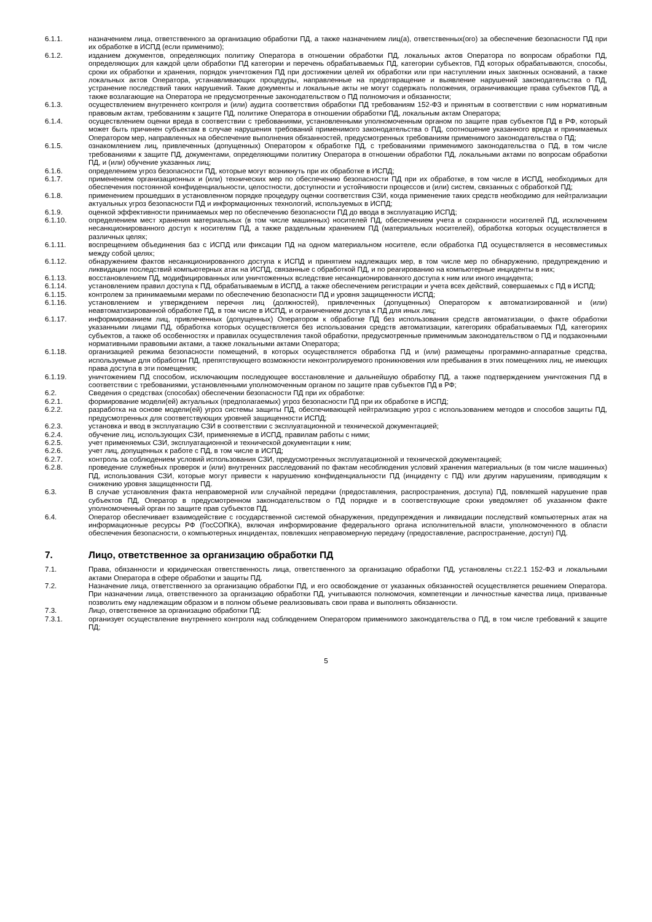6.1.1. назначением лица, ответственного за организацию обработки ПД, а также назначением лиц(а), ответственных(ого) за обеспечение безопасности ПД при их обработке в ИСПД (если применимо);
6.1.2. изданием документов, определяющих политику Оператора в отношении обработки ПД, локальных актов Оператора по вопросам обработки ПД, определяющих для каждой цели обработки ПД категории и перечень обрабатываемых ПД, категории субъектов, ПД которых обрабатываются, способы, сроки их обработки и хранения, порядок уничтожения ПД при достижении целей их обработки или при наступлении иных законных оснований, а также локальных актов Оператора, устанавливающих процедуры, направленные на предотвращение и выявление нарушений законодательства о ПД, устранение последствий таких нарушений. Такие документы и локальные акты не могут содержать положения, ограничивающие права субъектов ПД, а также возлагающие на Оператора не предусмотренные законодательством о ПД полномочия и обязанности;
6.1.3. осуществлением внутреннего контроля и (или) аудита соответствия обработки ПД требованиям 152-ФЗ и принятым в соответствии с ним нормативным правовым актам, требованиям к защите ПД, политике Оператора в отношении обработки ПД, локальным актам Оператора;
6.1.4. осуществлением оценки вреда в соответствии с требованиями, установленными уполномоченным органом по защите прав субъектов ПД в РФ, который может быть причинен субъектам в случае нарушения требований применимого законодательства о ПД, соотношение указанного вреда и принимаемых Оператором мер, направленных на обеспечение выполнения обязанностей, предусмотренных требованиям применимого законодательства о ПД;
6.1.5. ознакомлением лиц, привлеченных (допущенных) Оператором к обработке ПД, с требованиями применимого законодательства о ПД, в том числе требованиями к защите ПД, документами, определяющими политику Оператора в отношении обработки ПД, локальными актами по вопросам обработки ПД, и (или) обучение указанных лиц;
6.1.6. определением угроз безопасности ПД, которые могут возникнуть при их обработке в ИСПД;
6.1.7. применением организационных и (или) технических мер по обеспечению безопасности ПД при их обработке, в том числе в ИСПД, необходимых для обеспечения постоянной конфиденциальности, целостности, доступности и устойчивости процессов и (или) систем, связанных с обработкой ПД;
6.1.8. применением прошедших в установленном порядке процедуру оценки соответствия СЗИ, когда применение таких средств необходимо для нейтрализации актуальных угроз безопасности ПД и информационных технологий, используемых в ИСПД;
6.1.9. оценкой эффективности принимаемых мер по обеспечению безопасности ПД до ввода в эксплуатацию ИСПД;
6.1.10. определением мест хранения материальных (в том числе машинных) носителей ПД, обеспечением учета и сохранности носителей ПД, исключением несанкционированного доступ к носителям ПД, а также раздельным хранением ПД (материальных носителей), обработка которых осуществляется в различных целях;
6.1.11. воспрещением объединения баз с ИСПД или фиксации ПД на одном материальном носителе, если обработка ПД осуществляется в несовместимых между собой целях;
6.1.12. обнаружением фактов несанкционированного доступа к ИСПД и принятием надлежащих мер, в том числе мер по обнаружению, предупреждению и ликвидации последствий компьютерных атак на ИСПД, связанные с обработкой ПД, и по реагированию на компьютерные инциденты в них;
6.1.13. восстановлением ПД, модифицированных или уничтоженных вследствие несанкционированного доступа к ним или иного инцидента;
6.1.14. установлением правил доступа к ПД, обрабатываемым в ИСПД, а также обеспечением регистрации и учета всех действий, совершаемых с ПД в ИСПД;
6.1.15. контролем за принимаемыми мерами по обеспечению безопасности ПД и уровня защищенности ИСПД;
6.1.16. установлением и утверждением перечня лиц (должностей), привлеченных (допущенных) Оператором к автоматизированной и (или) неавтоматизированной обработке ПД, в том числе в ИСПД, и ограничением доступа к ПД для иных лиц;
6.1.17. информированием лиц, привлеченных (допущенных) Оператором к обработке ПД без использования средств автоматизации, о факте обработки указанными лицами ПД, обработка которых осуществляется без использования средств автоматизации, категориях обрабатываемых ПД, категориях субъектов, а также об особенностях и правилах осуществления такой обработки, предусмотренные применимым законодательством о ПД и подзаконными нормативными правовыми актами, а также локальными актами Оператора;
6.1.18. организацией режима безопасности помещений, в которых осуществляется обработка ПД и (или) размещены программно-аппаратные средства, используемые для обработки ПД, препятствующего возможности неконтролируемого проникновения или пребывания в этих помещениях лиц, не имеющих права доступа в эти помещения;
6.1.19. уничтожением ПД способом, исключающим последующее восстановление и дальнейшую обработку ПД, а также подтверждением уничтожения ПД в соответствии с требованиями, установленными уполномоченным органом по защите прав субъектов ПД в РФ;
6.2. Сведения о средствах (способах) обеспечении безопасности ПД при их обработке:
6.2.1. формирование модели(ей) актуальных (предполагаемых) угроз безопасности ПД при их обработке в ИСПД;
6.2.2. разработка на основе модели(ей) угроз системы защиты ПД, обеспечивающей нейтрализацию угроз с использованием методов и способов защиты ПД, предусмотренных для соответствующих уровней защищенности ИСПД;
6.2.3. установка и ввод в эксплуатацию СЗИ в соответствии с эксплуатационной и технической документацией;
6.2.4. обучение лиц, использующих СЗИ, применяемые в ИСПД, правилам работы с ними;
6.2.5. учет применяемых СЗИ, эксплуатационной и технической документации к ним;
6.2.6. учет лиц, допущенных к работе с ПД, в том числе в ИСПД;
6.2.7. контроль за соблюдением условий использования СЗИ, предусмотренных эксплуатационной и технической документацией;
6.2.8. проведение служебных проверок и (или) внутренних расследований по фактам несоблюдения условий хранения материальных (в том числе машинных) ПД, использования СЗИ, которые могут привести к нарушению конфиденциальности ПД (инциденту с ПД) или другим нарушениям, приводящим к снижению уровня защищенности ПД.
6.3. В случае установления факта неправомерной или случайной передачи (предоставления, распространения, доступа) ПД, повлекшей нарушение прав субъектов ПД, Оператор в предусмотренном законодательством о ПД порядке и в соответствующие сроки уведомляет об указанном факте уполномоченный орган по защите прав субъектов ПД.
6.4. Оператор обеспечивает взаимодействие с государственной системой обнаружения, предупреждения и ликвидации последствий компьютерных атак на информационные ресурсы РФ (ГосСОПКА), включая информирование федерального органа исполнительной власти, уполномоченного в области обеспечения безопасности, о компьютерных инцидентах, повлекших неправомерную передачу (предоставление, распространение, доступ) ПД.
7. Лицо, ответственное за организацию обработки ПД
7.1. Права, обязанности и юридическая ответственность лица, ответственного за организацию обработки ПД, установлены ст.22.1 152-ФЗ и локальными актами Оператора в сфере обработки и защиты ПД.
7.2. Назначение лица, ответственного за организацию обработки ПД, и его освобождение от указанных обязанностей осуществляется решением Оператора. При назначении лица, ответственного за организацию обработки ПД, учитываются полномочия, компетенции и личностные качества лица, призванные позволить ему надлежащим образом и в полном объеме реализовывать свои права и выполнять обязанности.
7.3. Лицо, ответственное за организацию обработки ПД:
7.3.1. организует осуществление внутреннего контроля над соблюдением Оператором применимого законодательства о ПД, в том числе требований к защите ПД;
5